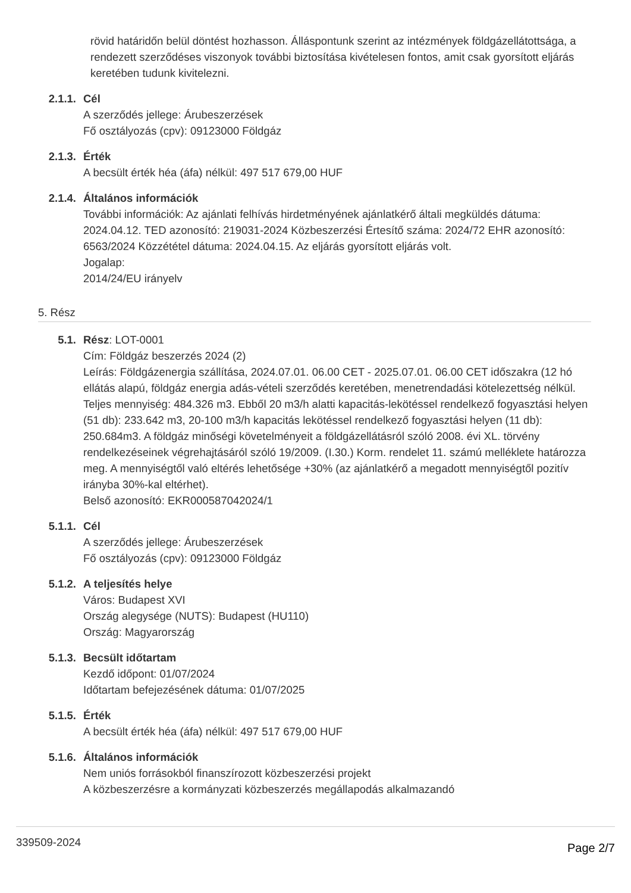rövid határidőn belül döntést hozhasson. Álláspontunk szerint az intézmények földgázellátottsága, a rendezett szerződéses viszonyok további biztosítása kivételesen fontos, amit csak gyorsított eljárás keretében tudunk kivitelezni.
2.1.1. Cél
A szerződés jellege: Árubeszerzések
Fő osztályozás (cpv): 09123000 Földgáz
2.1.3. Érték
A becsült érték héa (áfa) nélkül: 497 517 679,00 HUF
2.1.4. Általános információk
További információk: Az ajánlati felhívás hirdetményének ajánlatkérő általi megküldés dátuma: 2024.04.12. TED azonosító: 219031-2024 Közbeszerzési Értesítő száma: 2024/72 EHR azonosító: 6563/2024 Közzététel dátuma: 2024.04.15. Az eljárás gyorsított eljárás volt.
Jogalap:
2014/24/EU irányelv
5. Rész
5.1. Rész: LOT-0001
Cím: Földgáz beszerzés 2024 (2)
Leírás: Földgázenergia szállítása, 2024.07.01. 06.00 CET - 2025.07.01. 06.00 CET időszakra (12 hó ellátás alapú, földgáz energia adás-vételi szerződés keretében, menetrendadási kötelezettség nélkül. Teljes mennyiség: 484.326 m3. Ebből 20 m3/h alatti kapacitás-lekötéssel rendelkező fogyasztási helyen (51 db): 233.642 m3, 20-100 m3/h kapacitás lekötéssel rendelkező fogyasztási helyen (11 db): 250.684m3. A földgáz minőségi követelményeit a földgázellátásról szóló 2008. évi XL. törvény rendelkezéseinek végrehajtásáról szóló 19/2009. (I.30.) Korm. rendelet 11. számú melléklete határozza meg. A mennyiségtől való eltérés lehetősége +30% (az ajánlatkérő a megadott mennyiségtől pozitív irányba 30%-kal eltérhet).
Belső azonosító: EKR000587042024/1
5.1.1. Cél
A szerződés jellege: Árubeszerzések
Fő osztályozás (cpv): 09123000 Földgáz
5.1.2. A teljesítés helye
Város: Budapest XVI
Ország alegysége (NUTS): Budapest (HU110)
Ország: Magyarország
5.1.3. Becsült időtartam
Kezdő időpont: 01/07/2024
Időtartam befejezésének dátuma: 01/07/2025
5.1.5. Érték
A becsült érték héa (áfa) nélkül: 497 517 679,00 HUF
5.1.6. Általános információk
Nem uniós forrásokból finanszírozott közbeszerzési projekt
A közbeszerzésre a kormányzati közbeszerzés megállapodás alkalmazandó
339509-2024 Page 2/7